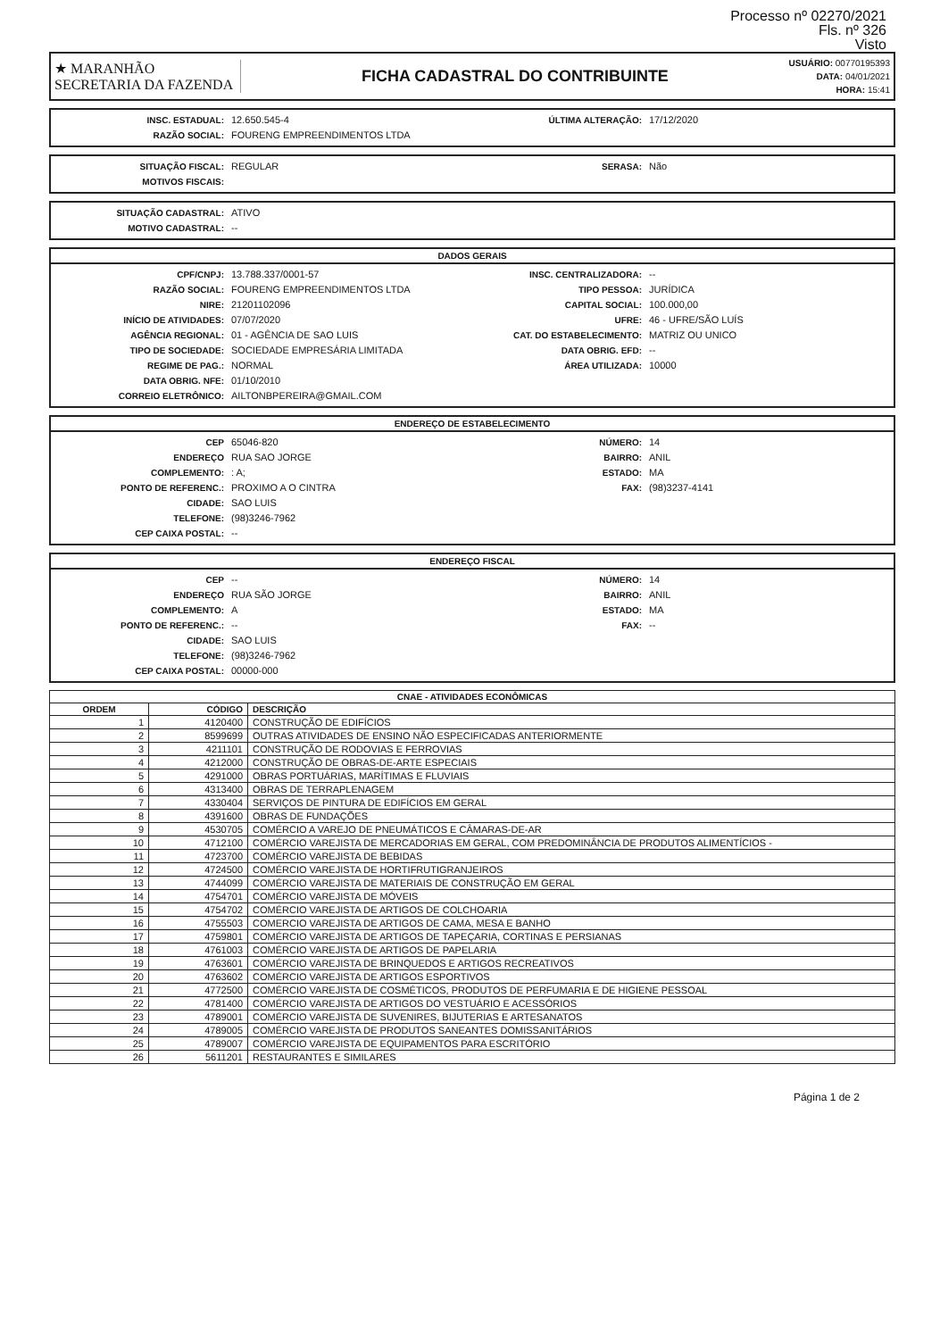Processo nº 02270/2021
Fls. nº 326
Visto
★ MARANHÃO
SECRETARIA DA FAZENDA
FICHA CADASTRAL DO CONTRIBUINTE
USUÁRIO: 00770195393
DATA: 04/01/2021
HORA: 15:41
INSC. ESTADUAL: 12.650.545-4
RAZÃO SOCIAL: FOURENG EMPREENDIMENTOS LTDA
ÚLTIMA ALTERAÇÃO: 17/12/2020
SITUAÇÃO FISCAL: REGULAR
MOTIVOS FISCAIS:
SERASA: Não
SITUAÇÃO CADASTRAL: ATIVO
MOTIVO CADASTRAL: --
DADOS GERAIS
CPF/CNPJ: 13.788.337/0001-57
RAZÃO SOCIAL: FOURENG EMPREENDIMENTOS LTDA
NIRE: 21201102096
INÍCIO DE ATIVIDADES: 07/07/2020
AGÊNCIA REGIONAL: 01 - AGÊNCIA DE SAO LUIS
TIPO DE SOCIEDADE: SOCIEDADE EMPRESÁRIA LIMITADA
REGIME DE PAG.: NORMAL
DATA OBRIG. NFE: 01/10/2010
CORREIO ELETRÔNICO: AILTONBPEREIRA@GMAIL.COM
INSC. CENTRALIZADORA: --
TIPO PESSOA: JURÍDICA
CAPITAL SOCIAL: 100.000,00
UFRE: 46 - UFRE/SÃO LUÍS
CAT. DO ESTABELECIMENTO: MATRIZ OU UNICO
DATA OBRIG. EFD: --
ÁREA UTILIZADA: 10000
ENDEREÇO DE ESTABELECIMENTO
CEP 65046-820
ENDEREÇO RUA SAO JORGE
COMPLEMENTO:: A;
PONTO DE REFERENC.: PROXIMO A O CINTRA
CIDADE: SAO LUIS
TELEFONE: (98)3246-7962
CEP CAIXA POSTAL: --
NÚMERO: 14
BAIRRO: ANIL
ESTADO: MA
FAX: (98)3237-4141
ENDEREÇO FISCAL
CEP --
ENDEREÇO RUA SÃO JORGE
COMPLEMENTO: A
PONTO DE REFERENC.: --
CIDADE: SAO LUIS
TELEFONE: (98)3246-7962
CEP CAIXA POSTAL: 00000-000
NÚMERO: 14
BAIRRO: ANIL
ESTADO: MA
FAX: --
| CNAE - ATIVIDADES ECONÔMICAS | | |
| --- | --- | --- |
| ORDEM | CÓDIGO | DESCRIÇÃO |
| 1 | 4120400 | CONSTRUÇÃO DE EDIFÍCIOS |
| 2 | 8599699 | OUTRAS ATIVIDADES DE ENSINO NÃO ESPECIFICADAS ANTERIORMENTE |
| 3 | 4211101 | CONSTRUÇÃO DE RODOVIAS E FERROVIAS |
| 4 | 4212000 | CONSTRUÇÃO DE OBRAS-DE-ARTE ESPECIAIS |
| 5 | 4291000 | OBRAS PORTUÁRIAS, MARÍTIMAS E FLUVIAIS |
| 6 | 4313400 | OBRAS DE TERRAPLENAGEM |
| 7 | 4330404 | SERVIÇOS DE PINTURA DE EDIFÍCIOS EM GERAL |
| 8 | 4391600 | OBRAS DE FUNDAÇÕES |
| 9 | 4530705 | COMÉRCIO A VAREJO DE PNEUMÁTICOS E CÂMARAS-DE-AR |
| 10 | 4712100 | COMÉRCIO VAREJISTA DE MERCADORIAS EM GERAL, COM PREDOMINÂNCIA DE PRODUTOS ALIMENTÍCIOS - |
| 11 | 4723700 | COMÉRCIO VAREJISTA DE BEBIDAS |
| 12 | 4724500 | COMÉRCIO VAREJISTA DE HORTIFRUTIGRANJEIROS |
| 13 | 4744099 | COMÉRCIO VAREJISTA DE MATERIAIS DE CONSTRUÇÃO EM GERAL |
| 14 | 4754701 | COMÉRCIO VAREJISTA DE MÓVEIS |
| 15 | 4754702 | COMÉRCIO VAREJISTA DE ARTIGOS DE COLCHOARIA |
| 16 | 4755503 | COMERCIO VAREJISTA DE ARTIGOS DE CAMA, MESA E BANHO |
| 17 | 4759801 | COMÉRCIO VAREJISTA DE ARTIGOS DE TAPEÇARIA, CORTINAS E PERSIANAS |
| 18 | 4761003 | COMÉRCIO VAREJISTA DE ARTIGOS DE PAPELARIA |
| 19 | 4763601 | COMÉRCIO VAREJISTA DE BRINQUEDOS E ARTIGOS RECREATIVOS |
| 20 | 4763602 | COMÉRCIO VAREJISTA DE ARTIGOS ESPORTIVOS |
| 21 | 4772500 | COMÉRCIO VAREJISTA DE COSMÉTICOS, PRODUTOS DE PERFUMARIA E DE HIGIENE PESSOAL |
| 22 | 4781400 | COMÉRCIO VAREJISTA DE ARTIGOS DO VESTUÁRIO E ACESSÓRIOS |
| 23 | 4789001 | COMÉRCIO VAREJISTA DE SUVENIRES, BIJUTERIAS E ARTESANATOS |
| 24 | 4789005 | COMÉRCIO VAREJISTA DE PRODUTOS SANEANTES DOMISSANITÁRIOS |
| 25 | 4789007 | COMÉRCIO VAREJISTA DE EQUIPAMENTOS PARA ESCRITÓRIO |
| 26 | 5611201 | RESTAURANTES E SIMILARES |
Página 1 de 2